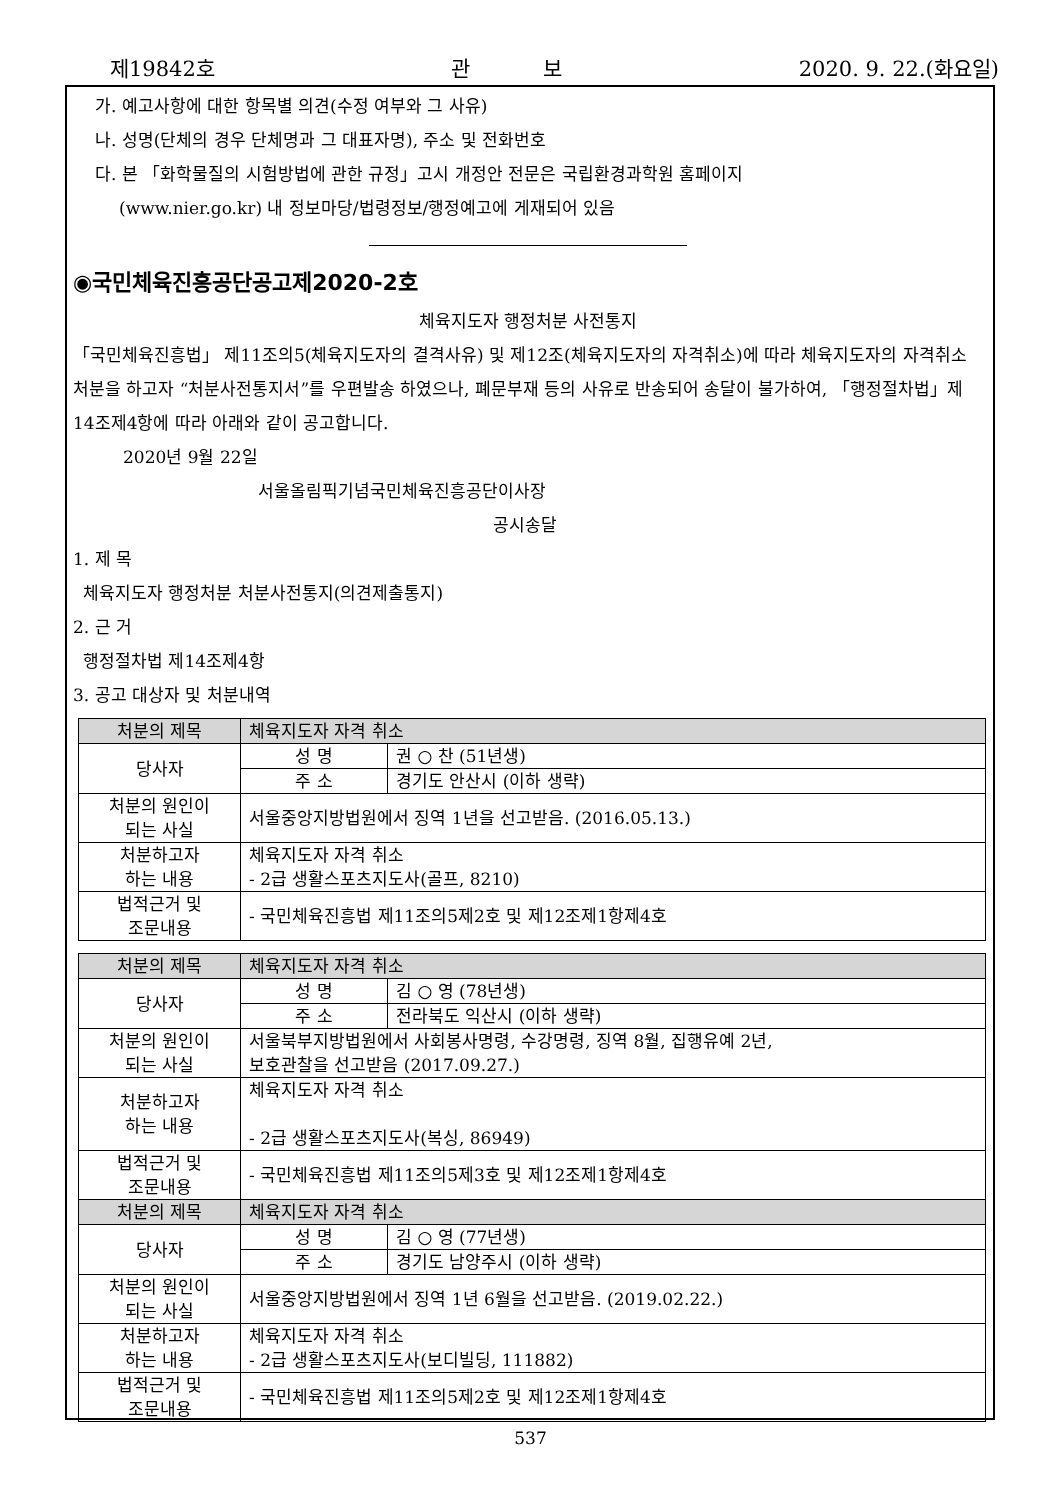제19842호 관 보 2020. 9. 22.(화요일)
가. 예고사항에 대한 항목별 의견(수정 여부와 그 사유)
나. 성명(단체의 경우 단체명과 그 대표자명), 주소 및 전화번호
다. 본 「화학물질의 시험방법에 관한 규정」고시 개정안 전문은 국립환경과학원 홈페이지
(www.nier.go.kr) 내 정보마당/법령정보/행정예고에 게재되어 있음
◉국민체육진흥공단공고제2020-2호
체육지도자 행정처분 사전통지
「국민체육진흥법」 제11조의5(체육지도자의 결격사유) 및 제12조(체육지도자의 자격취소)에 따라 체육지도자의 자격취소 처분을 하고자 “처분사전통지서”를 우편발송 하였으나, 폐문부재 등의 사유로 반송되어 송달이 불가하여, 「행정절차법」제14조제4항에 따라 아래와 같이 공고합니다.
2020년 9월 22일
서울올림픽기념국민체육진흥공단이사장
공시송달
1. 제 목
체육지도자 행정처분 처분사전통지(의견제출통지)
2. 근 거
행정절차법 제14조제4항
3. 공고 대상자 및 처분내역
| 처분의 제목 | 체육지도자 자격 취소 | |
| 당사자 | 성 명 | 권 ○ 찬 (51년생) |
| | 주 소 | 경기도 안산시 (이하 생략) |
| 처분의 원인이 되는 사실 | 서울중앙지방법원에서 징역 1년을 선고받음. (2016.05.13.) | |
| 처분하고자 하는 내용 | 체육지도자 자격 취소 - 2급 생활스포츠지도사(골프, 8210) | |
| 법적근거 및 조문내용 | - 국민체육진흥법 제11조의5제2호 및 제12조제1항제4호 | |
| 처분의 제목 | 체육지도자 자격 취소 | |
| 당사자 | 성 명 | 김 ○ 영 (78년생) |
| | 주 소 | 전라북도 익산시 (이하 생략) |
| 처분의 원인이 되는 사실 | 서울북부지방법원에서 사회봉사명령, 수강명령, 징역 8월, 집행유예 2년, 보호관찰을 선고받음 (2017.09.27.) | |
| 처분하고자 하는 내용 | 체육지도자 자격 취소 - 2급 생활스포츠지도사(복싱, 86949) | |
| 법적근거 및 조문내용 | - 국민체육진흥법 제11조의5제3호 및 제12조제1항제4호 | |
| 처분의 제목 | 체육지도자 자격 취소 | |
| 당사자 | 성 명 | 김 ○ 영 (77년생) |
| | 주 소 | 경기도 남양주시 (이하 생략) |
| 처분의 원인이 되는 사실 | 서울중앙지방법원에서 징역 1년 6월을 선고받음. (2019.02.22.) | |
| 처분하고자 하는 내용 | 체육지도자 자격 취소 - 2급 생활스포츠지도사(보디빌딩, 111882) | |
| 법적근거 및 조문내용 | - 국민체육진흥법 제11조의5제2호 및 제12조제1항제4호 | |
537